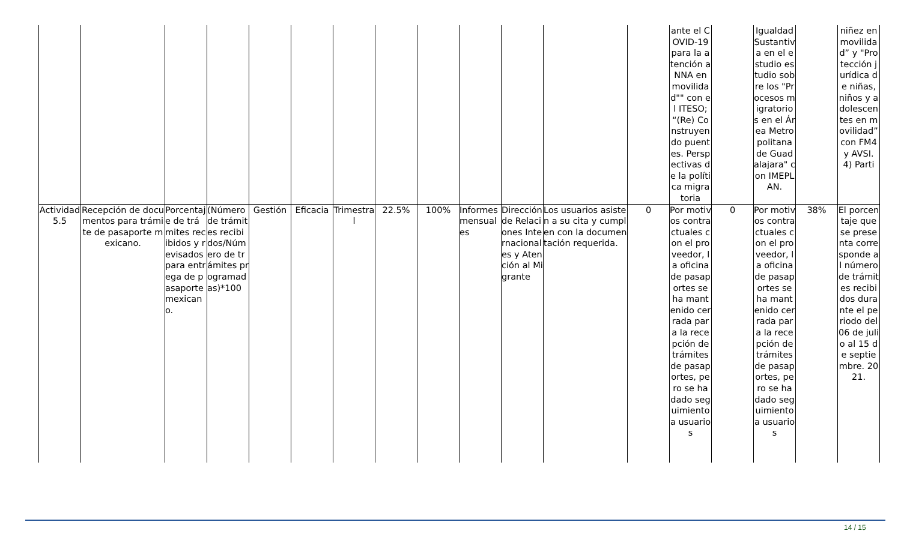| | | | | | | | | | | | | | ante el COVID-19 para la atención a NNA en movilidad"" con el ITESO; “(Re) Construyendo puentes. Perspectivas de la política migratoria | | Igualdad Sustantiva en el estudio estudio sobre los "Procesos migratorios en el Área Metropolitana de Guadalajara" con IMEPLAN. | | niñez en movilidad” y "Protección jurídica de niñas, niños y adolescentes en movilidad” con FM4 y AVSI. 4) Parti |
| Actividad 5.5 | Recepción de documentos para trámite de pasaporte mexicano. | Porcentaje de trámites recibidos y revisados para entrega de pasaporte mexicano. | (Número de trámites recibidos/Número de trámites programadas)*100 | Gestión | Eficacia | Trimestral | 22.5% | 100% | Informes mensuales | Dirección de Relaciones Internacionales y Atención al Migrante | Los usuarios asisten a su cita y cumplen con la documentación requerida. | 0 | Por motivos contractuales con el proveedor, la oficina de pasaportes se ha mantenido cerrada para la recepción de trámites de pasaportes, pero se ha dado seguimiento a usuarios | 0 | Por motivos contractuales con el proveedor, la oficina de pasaportes se ha mantenido cerrada para la recepción de trámites de pasaportes, pero se ha dado seguimiento a usuarios | 38% | El porcentaje que se presenta corresponde al número de trámites recibidos durante el periodo del 06 de julio al 15 de septiembre. 2021. |
14 / 15